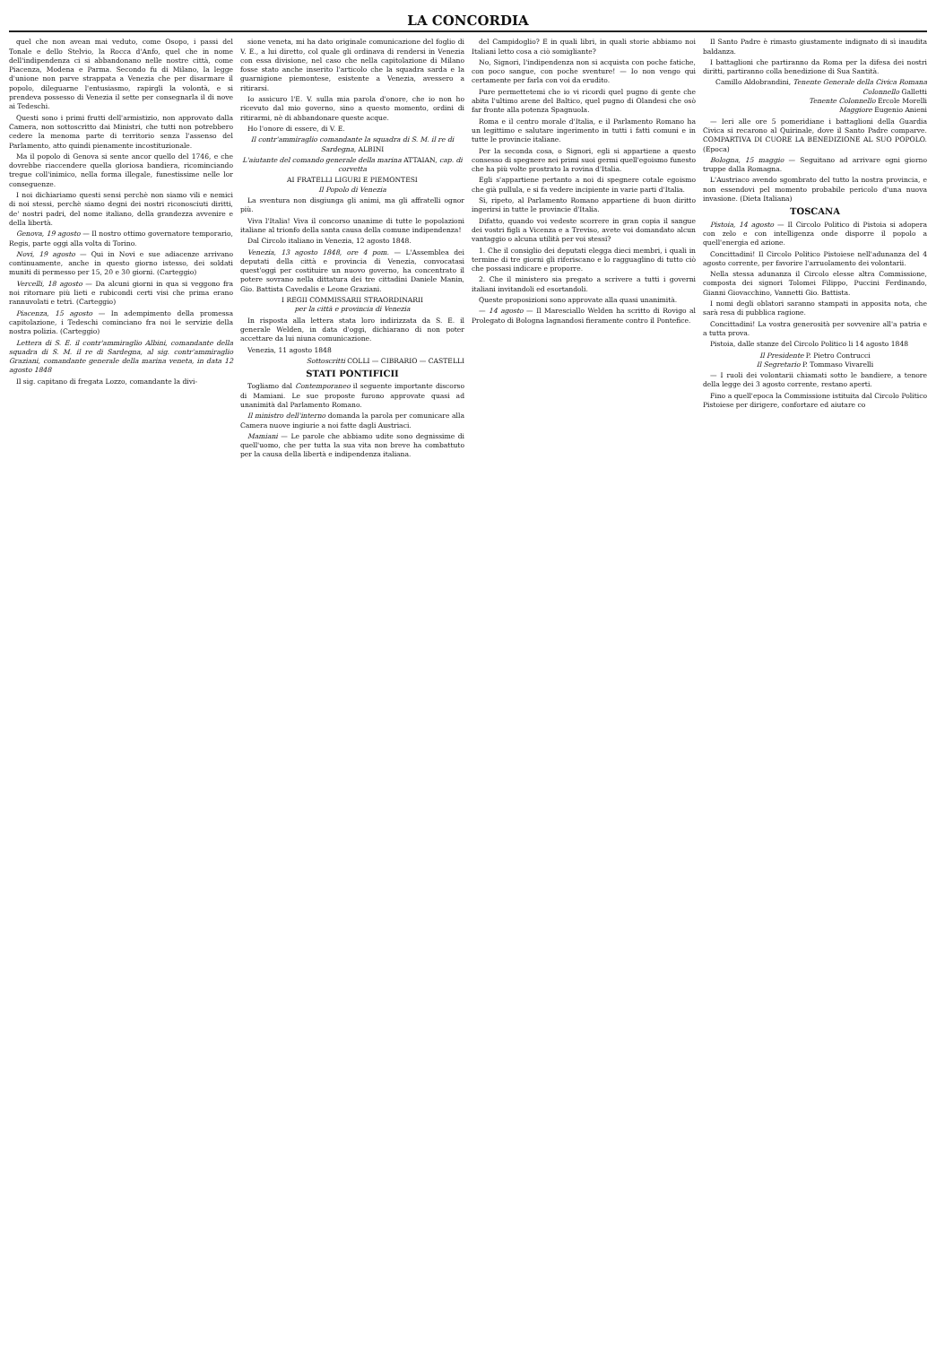LA CONCORDIA
quel che non avean mai veduto, come Osopo, i passi del Tonale e dello Stelvio, la Rocca d'Anfo, quel che in nome dell'indipendenza ci si abbandonano nelle nostre città, come Piacenza, Modena e Parma. Secondo fu di Milano, la legge d'unione non parve strappata a Venezia che per disarmare il popolo, dileguarne l'entusiasmo, rapirgli la volontà, e si prendeva possesso di Venezia il sette per consegnarla il di nove ai Tedeschi.
Questi sono i primi frutti dell'armistizio, non approvato dalla Camera, non sottoscritto dai Ministri, che tutti non potrebbero cedere la menoma parte di territorio senza l'assenso del Parlamento, atto quindi pienamente incostituzionale.
Ma il popolo di Genova si sente ancor quello del 1746, e che dovrebbe riaccendere quella gloriosa bandiera, ricominciando tregue coll'inimico, nella forma illegale, funestissime nelle lor conseguenze.
I noi dichiariamo questi sensi perchè non siamo vili e nemici di noi stessi, perchè siamo degni dei nostri riconosciuti diritti, de' nostri padri, del nome italiano, della grandezza avvenire e della libertà.
Genova, 19 agosto — Il nostro ottimo governatore temporario, Regis, parte oggi alla volta di Torino.
Novi, 19 agosto — Qui in Novi e sue adiacenze arrivano continuamente, anche in questo giorno istesso, dei soldati muniti di permesso per 15, 20 e 30 giorni. (Carteggio)
Vercelli, 18 agosto — Da alcuni giorni in qua si veggono fra noi ritornare più lieti e rubicondi certi visi che prima erano rannuvolati e tetri. (Carteggio)
Piacenza, 15 agosto — In adempimento della promessa capitolazione, i Tedeschi cominciano fra noi le servizie della nostra polizia. (Carteggio)
Lettera di S. E. il contr'ammiraglio Albini, comandante della squadra di S. M. il re di Sardegna, al sig. contr'ammiraglio Graziani, comandante generale della marina veneta, in data 12 agosto 1848
Il sig. capitano di fregata Lozzo, comandante la divi-
sione veneta, mi ha dato originale comunicazione del foglio di V. E., a lui diretto, col quale gli ordinava di rendersi in Venezia con essa divisione, nel caso che nella capitolazione di Milano fosse stato anche inserito l'articolo che la squadra sarda e la guarnigione piemontese, esistente a Venezia, avessero a ritirarsi.
Io assicuro l'E. V. sulla mia parola d'onore, che io non ho ricevuto dal mio governo, sino a questo momento, ordini di ritirarmi, nè di abbandonare queste acque.
Ho l'onore di essere, di V. E.
Il contr'ammiraglio comandante la squadra di S. M. il re di Sardegna, ALBINI
L'aiutante del comando generale della marina ATTAIAN, cap. di corvetta
AI FRATELLI LIGURI E PIEMONTESI
Il Popolo di Venezia
La sventura non disgiunga gli animi, ma gli affratelli ognor più.
Viva l'Italia! Viva il concorso unanime di tutte le popolazioni italiane al trionfo della santa causa della comune indipendenza!
Dal Circolo italiano in Venezia, 12 agosto 1848.
Venezia, 13 agosto 1848, ore 4 pom. — L'Assemblea dei deputati della città e provincia di Venezia, convocatasi quest'oggi per costituire un nuovo governo, ha concentrato il potere sovrano nella dittatura dei tre cittadini Daniele Manin, Gio. Battista Cavedalis e Leone Graziani.
I REGII COMMISSARII STRAORDINARII
per la città e provincia di Venezia
In risposta alla lettera stata loro indirizzata da S. E. il generale Welden, in data d'oggi, dichiarano di non poter accettare da lui niuna comunicazione.
Venezia, 11 agosto 1848
Sottoscritti COLLI — CIBRARIO — CASTELLI
STATI PONTIFICII
Togliamo dal Contemporaneo il seguente importante discorso di Mamiani. Le sue proposte furono approvate quasi ad unanimità dal Parlamento Romano.
Il ministro dell'interno domanda la parola per comunicare alla Camera nuove ingiurie a noi fatte dagli Austriaci.
Mamiani — Le parole che abbiamo udite sono degnissime di quell'uomo, che per tutta la sua vita non breve ha combattuto per la causa della libertà e indipendenza italiana.
del Campidoglio? E in quali libri, in quali storie abbiamo noi Italiani letto cosa a ciò somigliante?
No, Signori, l'indipendenza non si acquista con poche fatiche, con poco sangue, con poche sventure! — Io non vengo qui certamente per farla con voi da erudito.
Pure permettetemi che io vi ricordi quel pugno di gente che abita l'ultimo arene del Baltico, quel pugno di Olandesi che osò far fronte alla potenza Spagnuola.
Roma e il centro morale d'Italia, e il Parlamento Romano ha un legittimo e salutare ingerimento in tutti i fatti comuni e in tutte le provincie italiane.
Per la seconda cosa, o Signori, egli si appartiene a questo consesso di spegnere nei primi suoi germi quell'egoismo funesto che ha più volte prostrato la rovina d'Italia.
Egli s'appartiene pertanto a noi di spegnere cotale egoismo che già pullula, e si fa vedere incipiente in varie parti d'Italia.
Sì, ripeto, al Parlamento Romano appartiene di buon diritto ingerirsi in tutte le provincie d'Italia.
Difatto, quando voi vedeste scorrere in gran copia il sangue dei vostri figli a Vicenza e a Treviso, avete voi domandato alcun vantaggio o alcuna utilità per voi stessi?
1. Che il consiglio dei deputati elegga dieci membri, i quali in termine di tre giorni gli riferiscano e lo ragguaglino di tutto ciò che possasi indicare e proporre.
2. Che il ministero sia pregato a scrivere a tutti i governi italiani invitandoli ed esortandoli.
Queste proposizioni sono approvate alla quasi unanimità.
— 14 agosto — Il Maresciallo Welden ha scritto di Rovigo al Prolegato di Bologna lagnandosi fieramente contro il Pontefice.
Il Santo Padre è rimasto giustamente indignato di sì inaudita baldanza.
I battaglioni che partiranno da Roma per la difesa dei nostri diritti, partiranno colla benedizione di Sua Santità.
Camillo Aldobrandini, Tenente Generale della Civica Romana
Colonnello Galletti
Tenente Colonnello Ercole Morelli
Maggiore Eugenio Anieni
— Ieri alle ore 5 pomeridiane i battaglioni della Guardia Civica si recarono al Quirinale, dove il Santo Padre comparve. COMPARTIVA DI CUORE LA BENEDIZIONE AL SUO POPOLO. (Epoca)
Bologna, 15 maggio — Seguitano ad arrivare ogni giorno truppe dalla Romagna.
L'Austriaco avendo sgombrato del tutto la nostra provincia, e non essendovi pel momento probabile pericolo d'una nuova invasione. (Dieta Italiana)
TOSCANA
Pistoia, 14 agosto — Il Circolo Politico di Pistoia si adopera con zelo e con intelligenza onde disporre il popolo a quell'energia ed azione.
Concittadini! Il Circolo Politico Pistoiese nell'adunanza del 4 agosto corrente, per favorire l'arruolamento dei volontarii.
Nella stessa adunanza il Circolo elesse altra Commissione, composta dei signori Tolomei Filippo, Puccini Ferdinando, Gianni Giovacchino, Vannetti Gio. Battista.
I nomi degli oblatori saranno stampati in apposita nota, che sarà resa di pubblica ragione.
Concittadini! La vostra generosità per sovvenire all'a patria e a tutta prova.
Pistoia, dalle stanze del Circolo Politico li 14 agosto 1848
Il Presidente P. Pietro Contrucci
Il Segretario P. Tommaso Vivarelli
— I ruoli dei volontarii chiamati sotto le bandiere, a tenore della legge dei 3 agosto corrente, restano aperti.
Fino a quell'epoca la Commissione istituita dal Circolo Politico Pistoiese per dirigere, confortare ed aiutare co